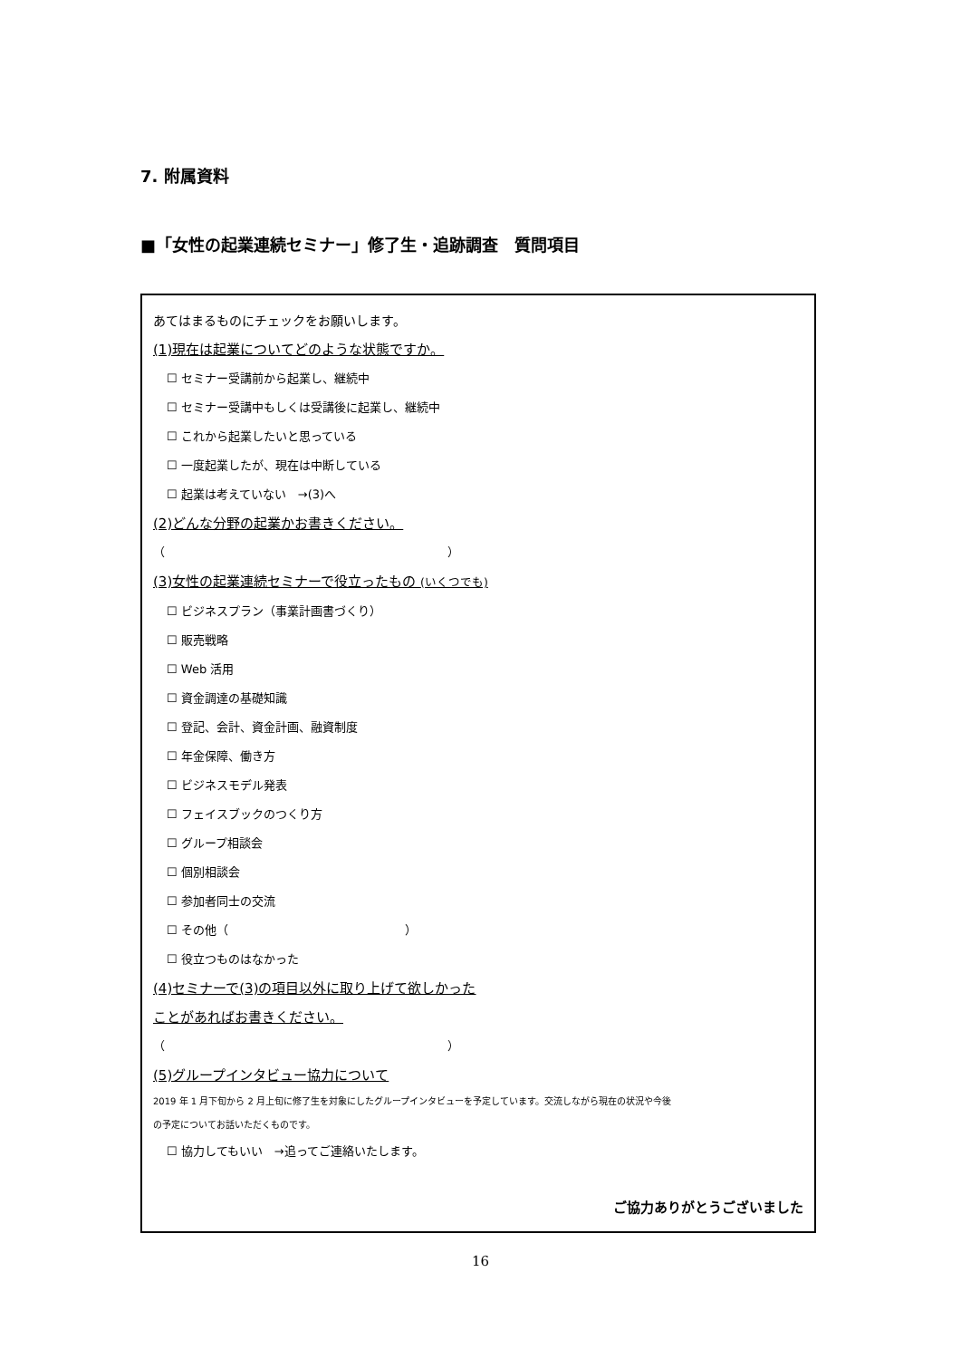7. 附属資料
■「女性の起業連続セミナー」修了生・追跡調査　質問項目
あてはまるものにチェックをお願いします。
(1)現在は起業についてどのような状態ですか。
☐ セミナー受講前から起業し、継続中
☐ セミナー受講中もしくは受講後に起業し、継続中
☐ これから起業したいと思っている
☐ 一度起業したが、現在は中断している
☐ 起業は考えていない　→(3)へ
(2)どんな分野の起業かお書きください。
（　　　　　　　　　　　　　　　　　　　　　　　　）
(3)女性の起業連続セミナーで役立ったもの (いくつでも)
☐ ビジネスプラン（事業計画書づくり）
☐ 販売戦略
☐ Web 活用
☐ 資金調達の基礎知識
☐ 登記、会計、資金計画、融資制度
☐ 年金保障、働き方
☐ ビジネスモデル発表
☐ フェイスブックのつくり方
☐ グループ相談会
☐ 個別相談会
☐ 参加者同士の交流
☐ その他（　　　　　　　　　　　　　　　）
☐ 役立つものはなかった
(4)セミナーで(3)の項目以外に取り上げて欲しかった
ことがあればお書きください。
（　　　　　　　　　　　　　　　　　　　　　　　　）
(5)グループインタビュー協力について
2019 年 1 月下旬から 2 月上旬に修了生を対象にしたグループインタビューを予定しています。交流しながら現在の状況や今後
の予定についてお話いただくものです。
☐ 協力してもいい　→追ってご連絡いたします。
ご協力ありがとうございました
16